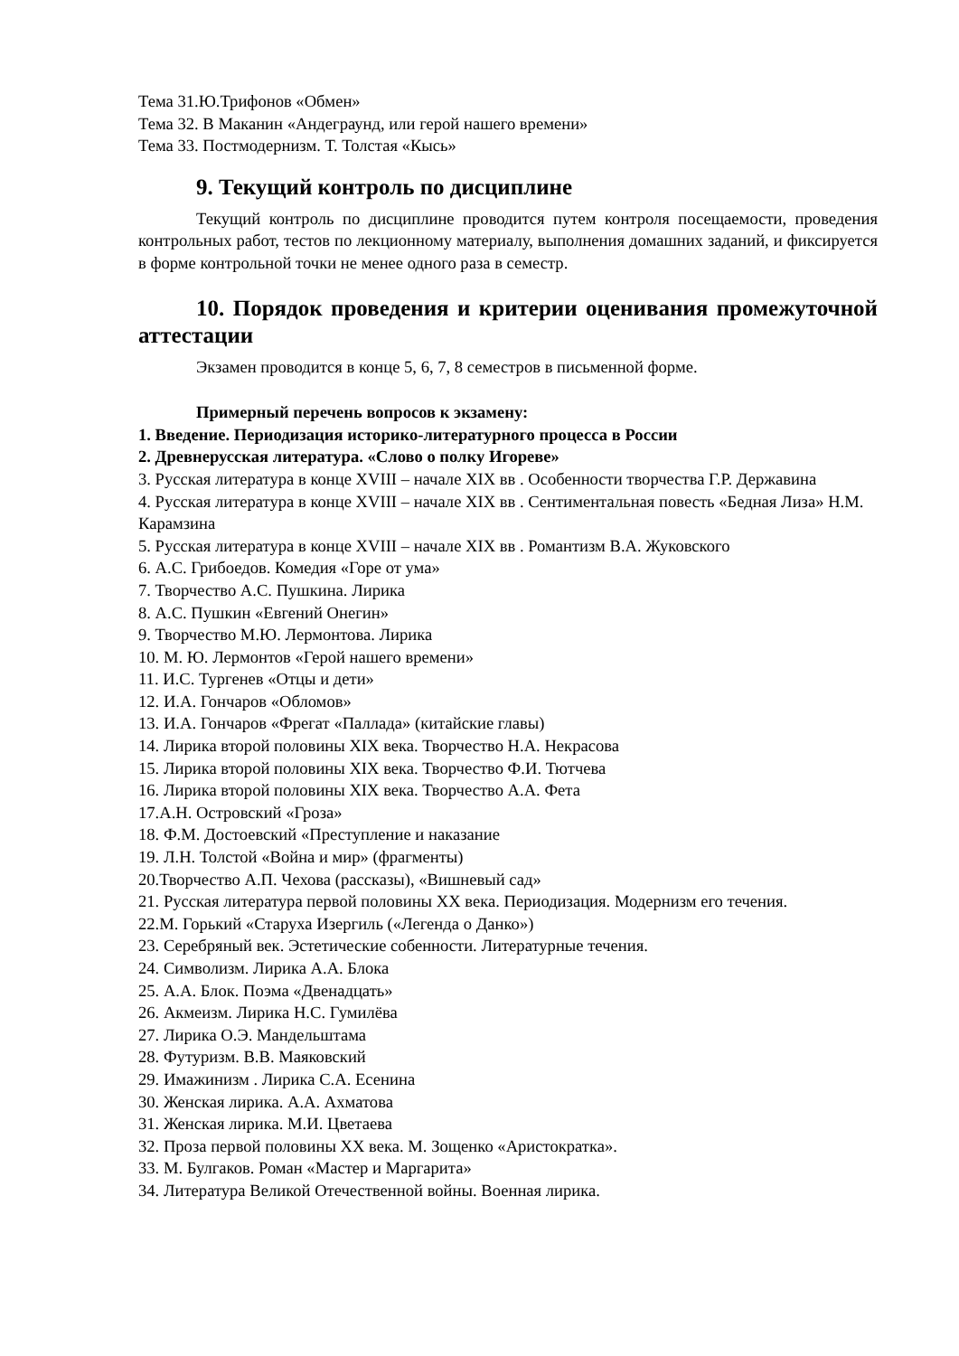Тема 31.Ю.Трифонов «Обмен»
Тема 32. В Маканин «Андеграунд, или герой нашего времени»
Тема 33. Постмодернизм. Т. Толстая «Кысь»
9. Текущий контроль по дисциплине
Текущий контроль по дисциплине проводится путем контроля посещаемости, проведения контрольных работ, тестов по лекционному материалу, выполнения домашних заданий, и фиксируется в форме контрольной точки не менее одного раза в семестр.
10. Порядок проведения и критерии оценивания промежуточной аттестации
Экзамен проводится в конце 5, 6, 7, 8 семестров в письменной форме.
Примерный перечень вопросов к экзамену:
1. Введение. Периодизация историко-литературного процесса в России
2. Древнерусская литература. «Слово о полку Игореве»
3. Русская литература в конце XVIII – начале XIX вв . Особенности творчества Г.Р. Державина
4. Русская литература в конце XVIII – начале XIX вв . Сентиментальная повесть «Бедная Лиза» Н.М. Карамзина
5. Русская литература в конце XVIII – начале XIX вв . Романтизм В.А. Жуковского
6. А.С. Грибоедов. Комедия «Горе от ума»
7. Творчество А.С. Пушкина. Лирика
8. А.С. Пушкин «Евгений Онегин»
9. Творчество М.Ю. Лермонтова. Лирика
10. М. Ю. Лермонтов «Герой нашего времени»
11. И.С. Тургенев «Отцы и дети»
12. И.А. Гончаров «Обломов»
13. И.А. Гончаров «Фрегат «Паллада» (китайские главы)
14. Лирика второй половины XIX века. Творчество Н.А. Некрасова
15. Лирика второй половины XIX века. Творчество Ф.И. Тютчева
16. Лирика второй половины XIX века. Творчество А.А. Фета
17.А.Н. Островский «Гроза»
18. Ф.М. Достоевский «Преступление и наказание
19. Л.Н. Толстой «Война и мир» (фрагменты)
20.Творчество А.П. Чехова (рассказы), «Вишневый сад»
21. Русская литература первой половины XX века. Периодизация. Модернизм его течения.
22.М. Горький «Старуха Изергиль («Легенда о Данко»)
23. Серебряный век. Эстетические собенности. Литературные течения.
24. Символизм. Лирика А.А. Блока
25. А.А. Блок. Поэма «Двенадцать»
26. Акмеизм. Лирика Н.С. Гумилёва
27. Лирика О.Э. Мандельштама
28. Футуризм. В.В. Маяковский
29. Имажинизм . Лирика С.А. Есенина
30. Женская лирика. А.А. Ахматова
31. Женская лирика. М.И. Цветаева
32. Проза первой половины XX века. М. Зощенко «Аристократка».
33. М. Булгаков. Роман «Мастер и Маргарита»
34. Литература Великой Отечественной войны. Военная лирика.